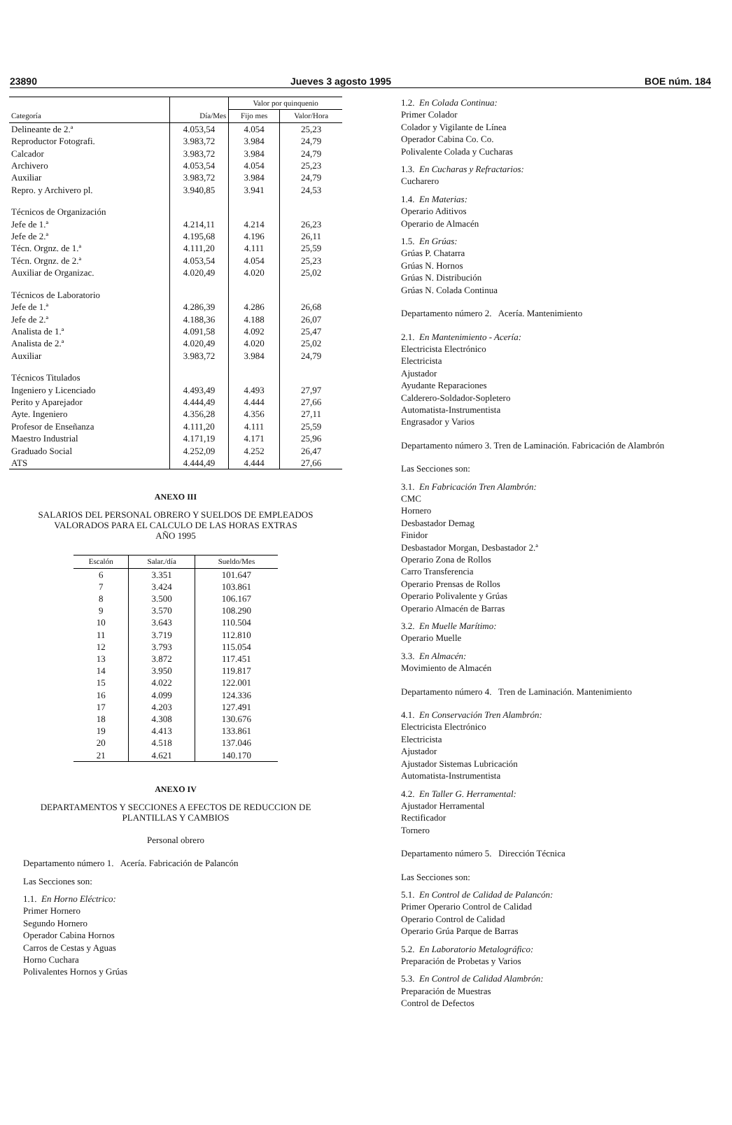23890 Jueves 3 agosto 1995 BOE núm. 184
| | | Valor por quinquenio | |
| --- | --- | --- | --- |
| Categoría | Día/Mes | Fijo mes | Valor/Hora |
| Delineante de 2.ª | 4.053,54 | 4.054 | 25,23 |
| Reproductor Fotografi. | 3.983,72 | 3.984 | 24,79 |
| Calcador | 3.983,72 | 3.984 | 24,79 |
| Archivero | 4.053,54 | 4.054 | 25,23 |
| Auxiliar | 3.983,72 | 3.984 | 24,79 |
| Repro. y Archivero pl. | 3.940,85 | 3.941 | 24,53 |
| Técnicos de Organización | | | |
| Jefe de 1.ª | 4.214,11 | 4.214 | 26,23 |
| Jefe de 2.ª | 4.195,68 | 4.196 | 26,11 |
| Técn. Orgnz. de 1.ª | 4.111,20 | 4.111 | 25,59 |
| Técn. Orgnz. de 2.ª | 4.053,54 | 4.054 | 25,23 |
| Auxiliar de Organizac. | 4.020,49 | 4.020 | 25,02 |
| Técnicos de Laboratorio | | | |
| Jefe de 1.ª | 4.286,39 | 4.286 | 26,68 |
| Jefe de 2.ª | 4.188,36 | 4.188 | 26,07 |
| Analista de 1.ª | 4.091,58 | 4.092 | 25,47 |
| Analista de 2.ª | 4.020,49 | 4.020 | 25,02 |
| Auxiliar | 3.983,72 | 3.984 | 24,79 |
| Técnicos Titulados | | | |
| Ingeniero y Licenciado | 4.493,49 | 4.493 | 27,97 |
| Perito y Aparejador | 4.444,49 | 4.444 | 27,66 |
| Ayte. Ingeniero | 4.356,28 | 4.356 | 27,11 |
| Profesor de Enseñanza | 4.111,20 | 4.111 | 25,59 |
| Maestro Industrial | 4.171,19 | 4.171 | 25,96 |
| Graduado Social | 4.252,09 | 4.252 | 26,47 |
| ATS | 4.444,49 | 4.444 | 27,66 |
ANEXO III
SALARIOS DEL PERSONAL OBRERO Y SUELDOS DE EMPLEADOS
VALORADOS PARA EL CALCULO DE LAS HORAS EXTRAS
AÑO 1995
| Escalón | Salar./día | Sueldo/Mes |
| --- | --- | --- |
| 6 | 3.351 | 101.647 |
| 7 | 3.424 | 103.861 |
| 8 | 3.500 | 106.167 |
| 9 | 3.570 | 108.290 |
| 10 | 3.643 | 110.504 |
| 11 | 3.719 | 112.810 |
| 12 | 3.793 | 115.054 |
| 13 | 3.872 | 117.451 |
| 14 | 3.950 | 119.817 |
| 15 | 4.022 | 122.001 |
| 16 | 4.099 | 124.336 |
| 17 | 4.203 | 127.491 |
| 18 | 4.308 | 130.676 |
| 19 | 4.413 | 133.861 |
| 20 | 4.518 | 137.046 |
| 21 | 4.621 | 140.170 |
ANEXO IV
DEPARTAMENTOS Y SECCIONES A EFECTOS DE REDUCCION DE
PLANTILLAS Y CAMBIOS
Personal obrero
Departamento número 1. Acería. Fabricación de Palancón
Las Secciones son:
1.1. En Horno Eléctrico:
Primer Hornero
Segundo Hornero
Operador Cabina Hornos
Carros de Cestas y Aguas
Horno Cuchara
Polivalentes Hornos y Grúas
1.2. En Colada Continua:
Primer Colador
Colador y Vigilante de Línea
Operador Cabina Co. Co.
Polivalente Colada y Cucharas
1.3. En Cucharas y Refractarios:
Cucharero
1.4. En Materias:
Operario Aditivos
Operario de Almacén
1.5. En Grúas:
Grúas P. Chatarra
Grúas N. Hornos
Grúas N. Distribución
Grúas N. Colada Continua
Departamento número 2. Acería. Mantenimiento
2.1. En Mantenimiento - Acería:
Electricista Electrónico
Electricista
Ajustador
Ayudante Reparaciones
Calderero-Soldador-Sopletero
Automatista-Instrumentista
Engrasador y Varios
Departamento número 3. Tren de Laminación. Fabricación de Alambrón
Las Secciones son:
3.1. En Fabricación Tren Alambrón:
CMC
Hornero
Desbastador Demag
Finidor
Desbastador Morgan, Desbastador 2.ª
Operario Zona de Rollos
Carro Transferencia
Operario Prensas de Rollos
Operario Polivalente y Grúas
Operario Almacén de Barras
3.2. En Muelle Marítimo:
Operario Muelle
3.3. En Almacén:
Movimiento de Almacén
Departamento número 4. Tren de Laminación. Mantenimiento
4.1. En Conservación Tren Alambrón:
Electricista Electrónico
Electricista
Ajustador
Ajustador Sistemas Lubricación
Automatista-Instrumentista
4.2. En Taller G. Herramental:
Ajustador Herramental
Rectificador
Tornero
Departamento número 5. Dirección Técnica
Las Secciones son:
5.1. En Control de Calidad de Palancón:
Primer Operario Control de Calidad
Operario Control de Calidad
Operario Grúa Parque de Barras
5.2. En Laboratorio Metalográfico:
Preparación de Probetas y Varios
5.3. En Control de Calidad Alambrón:
Preparación de Muestras
Control de Defectos